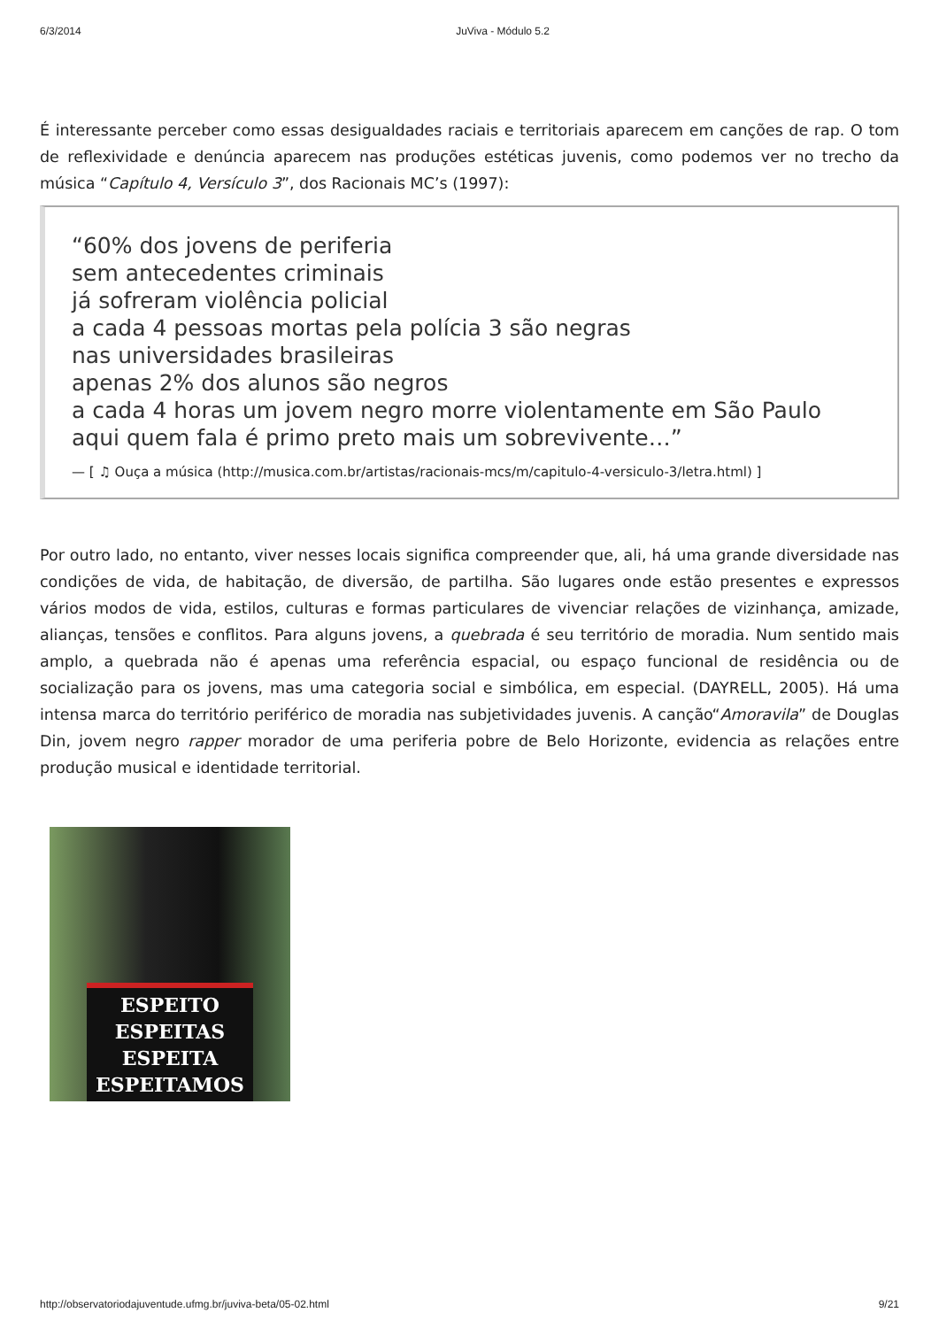6/3/2014 JuViva - Módulo 5.2
É interessante perceber como essas desigualdades raciais e territoriais aparecem em canções de rap. O tom de reflexividade e denúncia aparecem nas produções estéticas juvenis, como podemos ver no trecho da música “Capítulo 4, Versículo 3”, dos Racionais MC’s (1997):
“60% dos jovens de periferia
sem antecedentes criminais
já sofreram violência policial
a cada 4 pessoas mortas pela polícia 3 são negras
nas universidades brasileiras
apenas 2% dos alunos são negros
a cada 4 horas um jovem negro morre violentamente em São Paulo
aqui quem fala é primo preto mais um sobrevivente…”
— [ ♫ Ouça a música (http://musica.com.br/artistas/racionais-mcs/m/capitulo-4-versiculo-3/letra.html) ]
Por outro lado, no entanto, viver nesses locais significa compreender que, ali, há uma grande diversidade nas condições de vida, de habitação, de diversão, de partilha. São lugares onde estão presentes e expressos vários modos de vida, estilos, culturas e formas particulares de vivenciar relações de vizinhança, amizade, alianças, tensões e conflitos. Para alguns jovens, a quebrada é seu território de moradia. Num sentido mais amplo, a quebrada não é apenas uma referência espacial, ou espaço funcional de residência ou de socialização para os jovens, mas uma categoria social e simbólica, em especial. (DAYRELL, 2005). Há uma intensa marca do território periférico de moradia nas subjetividades juvenis. A canção“Amoravila” de Douglas Din, jovem negro rapper morador de uma periferia pobre de Belo Horizonte, evidencia as relações entre produção musical e identidade territorial.
ESPEITO
ESPEITAS
ESPEITA
ESPEITAMOS
http://observatoriodajuventude.ufmg.br/juviva-beta/05-02.html 9/21